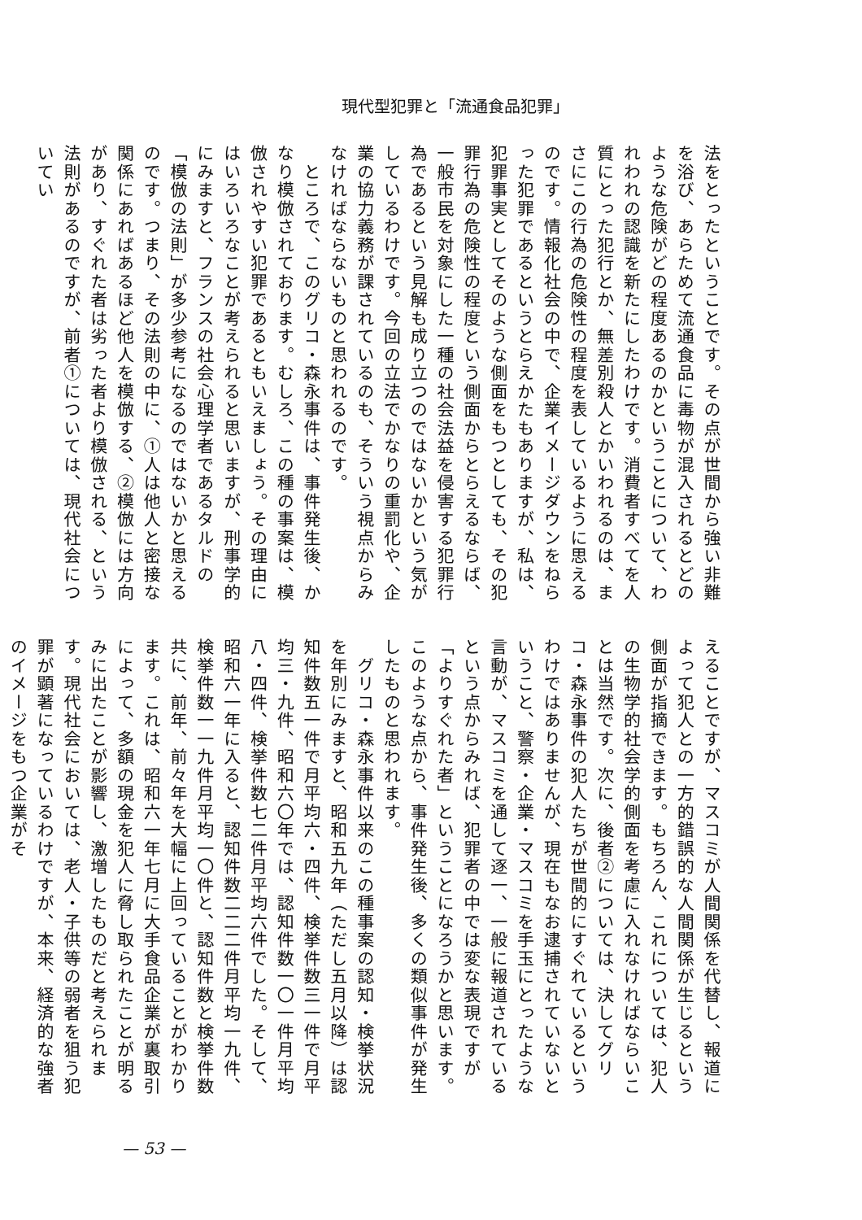現代型犯罪と「流通食品犯罪」
法をとったということです。その点が世間から強い非難を浴び、あらためて流通食品に毒物が混入されるとどのような危険がどの程度あるのかということについて、われわれの認識を新たにしたわけです。消費者すべてを人質にとった犯行とか、無差別殺人とかいわれるのは、まさにこの行為の危険性の程度を表しているように思えるのです。情報化社会の中で、企業イメージダウンをねらった犯罪であるというとらえかたもありますが、私は、犯罪事実としてそのような側面をもつとしても、その犯罪行為の危険性の程度という側面からとらえるならば、一般市民を対象にした一種の社会法益を侵害する犯罪行為であるという見解も成り立つのではないかという気がしているわけです。今回の立法でかなりの重罰化や、企業の協力義務が課されているのも、そういう視点からみなければならないものと思われるのです。
　ところで、このグリコ・森永事件は、事件発生後、かなり模倣されております。むしろ、この種の事案は、模倣されやすい犯罪であるともいえましょう。その理由にはいろいろなことが考えられると思いますが、刑事学的にみますと、フランスの社会心理学者であるタルドの「模倣の法則」が多少参考になるのではないかと思えるのです。つまり、その法則の中に、①人は他人と密接な関係にあればあるほど他人を模倣する、②模倣には方向があり、すぐれた者は劣った者より模倣される、という法則があるのですが、前者①については、現代社会についてい
えることですが、マスコミが人間関係を代替し、報道によって犯人との一方的錯誤的な人間関係が生じるという側面が指摘できます。もちろん、これについては、犯人の生物学的社会学的側面を考慮に入れなければならいことは当然です。次に、後者②については、決してグリコ・森永事件の犯人たちが世間的にすぐれているというわけではありませんが、現在もなお逮捕されていないということ、警察・企業・マスコミを手玉にとったような言動が、マスコミを通して逐一、一般に報道されているという点からみれば、犯罪者の中では変な表現ですが「よりすぐれた者」ということになろうかと思います。このような点から、事件発生後、多くの類似事件が発生したものと思われます。
　グリコ・森永事件以来のこの種事案の認知・検挙状況を年別にみますと、昭和五九年（ただし五月以降）は認知件数五一件で月平均六・四件、検挙件数三一件で月平均三・九件、昭和六〇年では、認知件数一〇一件月平均八・四件、検挙件数七二件月平均六件でした。そして、昭和六一年に入ると、認知件数二二二件月平均一九件、検挙件数一一九件月平均一〇件と、認知件数と検挙件数共に、前年、前々年を大幅に上回っていることがわかります。これは、昭和六一年七月に大手食品企業が裏取引によって、多額の現金を犯人に脅し取られたことが明るみに出たことが影響し、激増したものだと考えられます。現代社会においては、老人・子供等の弱者を狙う犯罪が顕著になっているわけですが、本来、経済的な強者のイメージをもつ企業がそ
— 53 —